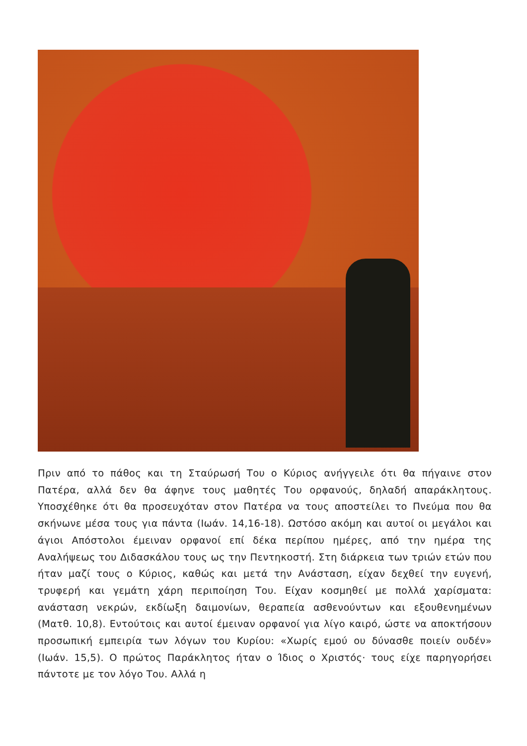Πριν από το πάθος και τη Σταύρωσή Του ο Κύριος ανήγγειλε ότι θα πήγαινε στον Πατέρα, αλλά δεν θα άφηνε τους μαθητές Του ορφανούς, δηλαδή απαράκλητους. Υποσχέθηκε ότι θα προσευχόταν στον Πατέρα να τους αποστείλει το Πνεύμα που θα σκήνωνε μέσα τους για πάντα (Ιωάν. 14,16-18). Ωστόσο ακόμη και αυτοί οι μεγάλοι και άγιοι Απόστολοι έμειναν ορφανοί επί δέκα περίπου ημέρες, από την ημέρα της Αναλήψεως του Διδασκάλου τους ως την Πεντηκοστή. Στη διάρκεια των τριών ετών που ήταν μαζί τους ο Κύριος, καθώς και μετά την Ανάσταση, είχαν δεχθεί την ευγενή, τρυφερή και γεμάτη χάρη περιποίηση Του. Είχαν κοσμηθεί με πολλά χαρίσματα: ανάσταση νεκρών, εκδίωξη δαιμονίων, θεραπεία ασθενούντων και εξουθενημένων (Ματθ. 10,8). Εντούτοις και αυτοί έμειναν ορφανοί για λίγο καιρό, ώστε να αποκτήσουν προσωπική εμπειρία των λόγων του Κυρίου: «Χωρίς εμού ου δύνασθε ποιείν ουδέν» (Ιωάν. 15,5). Ο πρώτος Παράκλητος ήταν ο Ίδιος ο Χριστός· τους είχε παρηγορήσει πάντοτε με τον λόγο Του. Αλλά η